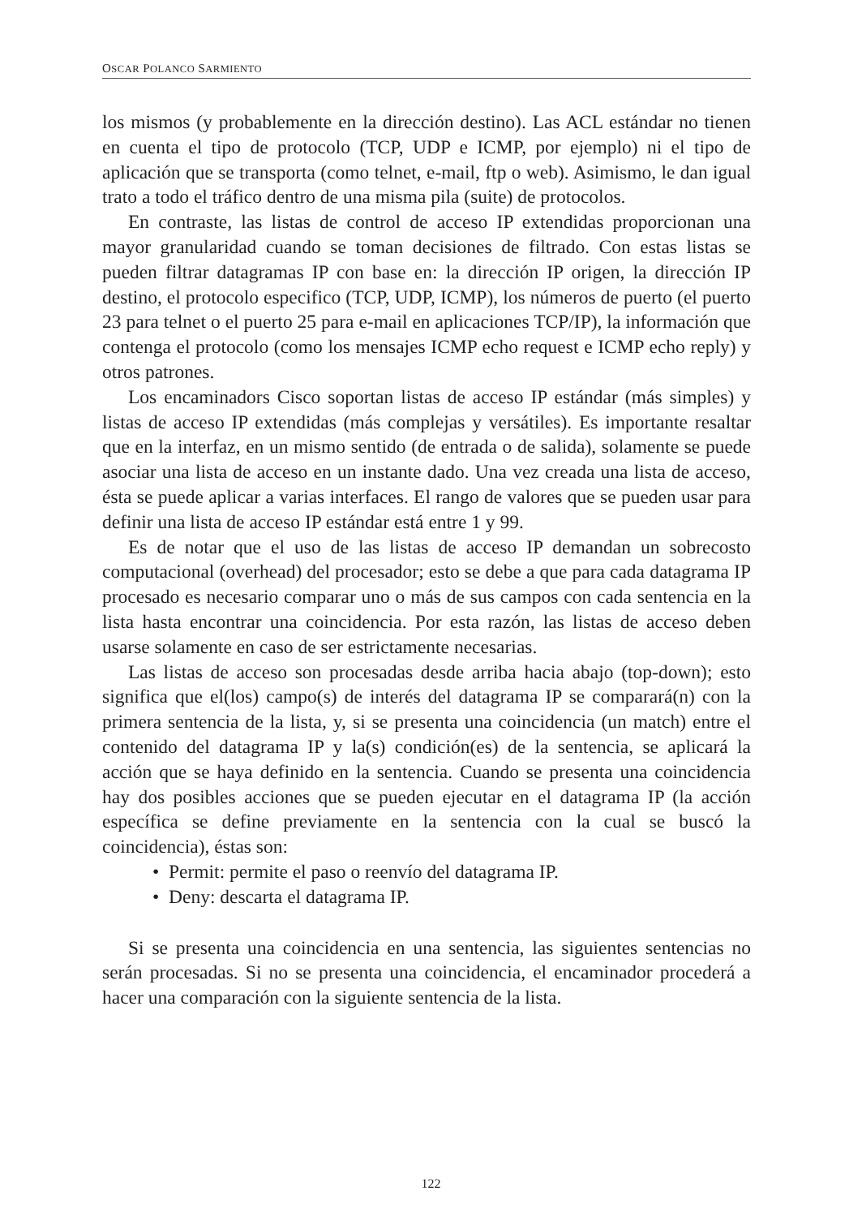OSCAR POLANCO SARMIENTO
los mismos (y probablemente en la dirección destino). Las ACL estándar no tienen en cuenta el tipo de protocolo (TCP, UDP e ICMP, por ejemplo) ni el tipo de aplicación que se transporta (como telnet, e-mail, ftp o web). Asimismo, le dan igual trato a todo el tráfico dentro de una misma pila (suite) de protocolos.
En contraste, las listas de control de acceso IP extendidas proporcionan una mayor granularidad cuando se toman decisiones de filtrado. Con estas listas se pueden filtrar datagramas IP con base en: la dirección IP origen, la dirección IP destino, el protocolo especifico (TCP, UDP, ICMP), los números de puerto (el puerto 23 para telnet o el puerto 25 para e-mail en aplicaciones TCP/IP), la información que contenga el protocolo (como los mensajes ICMP echo request e ICMP echo reply) y otros patrones.
Los encaminadors Cisco soportan listas de acceso IP estándar (más simples) y listas de acceso IP extendidas (más complejas y versátiles). Es importante resaltar que en la interfaz, en un mismo sentido (de entrada o de salida), solamente se puede asociar una lista de acceso en un instante dado. Una vez creada una lista de acceso, ésta se puede aplicar a varias interfaces. El rango de valores que se pueden usar para definir una lista de acceso IP estándar está entre 1 y 99.
Es de notar que el uso de las listas de acceso IP demandan un sobrecosto computacional (overhead) del procesador; esto se debe a que para cada datagrama IP procesado es necesario comparar uno o más de sus campos con cada sentencia en la lista hasta encontrar una coincidencia. Por esta razón, las listas de acceso deben usarse solamente en caso de ser estrictamente necesarias.
Las listas de acceso son procesadas desde arriba hacia abajo (top-down); esto significa que el(los) campo(s) de interés del datagrama IP se comparará(n) con la primera sentencia de la lista, y, si se presenta una coincidencia (un match) entre el contenido del datagrama IP y la(s) condición(es) de la sentencia, se aplicará la acción que se haya definido en la sentencia. Cuando se presenta una coincidencia hay dos posibles acciones que se pueden ejecutar en el datagrama IP (la acción específica se define previamente en la sentencia con la cual se buscó la coincidencia), éstas son:
• Permit: permite el paso o reenvío del datagrama IP.
• Deny: descarta el datagrama IP.
Si se presenta una coincidencia en una sentencia, las siguientes sentencias no serán procesadas. Si no se presenta una coincidencia, el encaminador procederá a hacer una comparación con la siguiente sentencia de la lista.
122